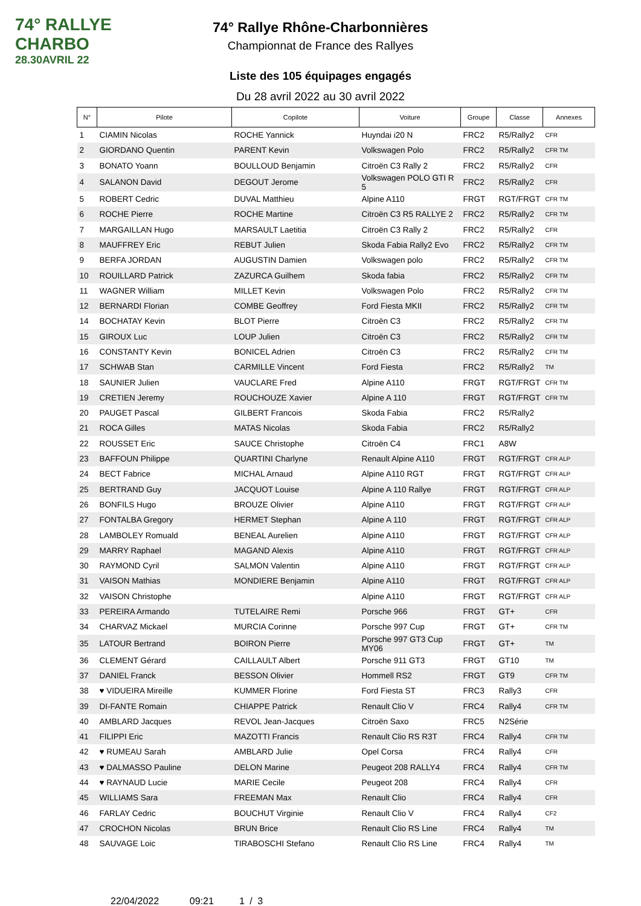74° RALLYE
CHARBO
28.30AVRIL 22
74° Rallye Rhône-Charbonnières
Championnat de France des Rallyes
Liste des 105 équipages engagés
Du 28 avril 2022 au 30 avril 2022
| N° | Pilote | Copilote | Voiture | Groupe | Classe | Annexes |
| --- | --- | --- | --- | --- | --- | --- |
| 1 | CIAMIN Nicolas | ROCHE Yannick | Huyndai i20 N | FRC2 | R5/Rally2 | CFR |
| 2 | GIORDANO Quentin | PARENT Kevin | Volkswagen Polo | FRC2 | R5/Rally2 | CFR TM |
| 3 | BONATO Yoann | BOULLOUD Benjamin | Citroën C3 Rally 2 | FRC2 | R5/Rally2 | CFR |
| 4 | SALANON David | DEGOUT Jerome | Volkswagen POLO GTI R 5 | FRC2 | R5/Rally2 | CFR |
| 5 | ROBERT Cedric | DUVAL Matthieu | Alpine A110 | FRGT | RGT/FRGT | CFR TM |
| 6 | ROCHE Pierre | ROCHE Martine | Citroën C3 R5 RALLYE 2 | FRC2 | R5/Rally2 | CFR TM |
| 7 | MARGAILLAN Hugo | MARSAULT Laetitia | Citroën C3 Rally 2 | FRC2 | R5/Rally2 | CFR |
| 8 | MAUFFREY Eric | REBUT Julien | Skoda Fabia Rally2 Evo | FRC2 | R5/Rally2 | CFR TM |
| 9 | BERFA JORDAN | AUGUSTIN Damien | Volkswagen polo | FRC2 | R5/Rally2 | CFR TM |
| 10 | ROUILLARD Patrick | ZAZURCA Guilhem | Skoda fabia | FRC2 | R5/Rally2 | CFR TM |
| 11 | WAGNER William | MILLET Kevin | Volkswagen Polo | FRC2 | R5/Rally2 | CFR TM |
| 12 | BERNARDI Florian | COMBE Geoffrey | Ford Fiesta MKII | FRC2 | R5/Rally2 | CFR TM |
| 14 | BOCHATAY Kevin | BLOT Pierre | Citroën C3 | FRC2 | R5/Rally2 | CFR TM |
| 15 | GIROUX Luc | LOUP Julien | Citroën C3 | FRC2 | R5/Rally2 | CFR TM |
| 16 | CONSTANTY Kevin | BONICEL Adrien | Citroën C3 | FRC2 | R5/Rally2 | CFR TM |
| 17 | SCHWAB Stan | CARMILLE Vincent | Ford Fiesta | FRC2 | R5/Rally2 | TM |
| 18 | SAUNIER Julien | VAUCLARE Fred | Alpine A110 | FRGT | RGT/FRGT | CFR TM |
| 19 | CRETIEN Jeremy | ROUCHOUZE Xavier | Alpine A 110 | FRGT | RGT/FRGT | CFR TM |
| 20 | PAUGET Pascal | GILBERT Francois | Skoda Fabia | FRC2 | R5/Rally2 | |
| 21 | ROCA Gilles | MATAS Nicolas | Skoda Fabia | FRC2 | R5/Rally2 | |
| 22 | ROUSSET Eric | SAUCE Christophe | Citroën C4 | FRC1 | A8W | |
| 23 | BAFFOUN Philippe | QUARTINI Charlyne | Renault Alpine A110 | FRGT | RGT/FRGT | CFR ALP |
| 24 | BECT Fabrice | MICHAL Arnaud | Alpine A110 RGT | FRGT | RGT/FRGT | CFR ALP |
| 25 | BERTRAND Guy | JACQUOT Louise | Alpine A 110 Rallye | FRGT | RGT/FRGT | CFR ALP |
| 26 | BONFILS Hugo | BROUZE Olivier | Alpine A110 | FRGT | RGT/FRGT | CFR ALP |
| 27 | FONTALBA Gregory | HERMET Stephan | Alpine A 110 | FRGT | RGT/FRGT | CFR ALP |
| 28 | LAMBOLEY Romuald | BENEAL Aurelien | Alpine A110 | FRGT | RGT/FRGT | CFR ALP |
| 29 | MARRY Raphael | MAGAND Alexis | Alpine A110 | FRGT | RGT/FRGT | CFR ALP |
| 30 | RAYMOND Cyril | SALMON Valentin | Alpine A110 | FRGT | RGT/FRGT | CFR ALP |
| 31 | VAISON Mathias | MONDIERE Benjamin | Alpine A110 | FRGT | RGT/FRGT | CFR ALP |
| 32 | VAISON Christophe | | Alpine A110 | FRGT | RGT/FRGT | CFR ALP |
| 33 | PEREIRA Armando | TUTELAIRE Remi | Porsche 966 | FRGT | GT+ | CFR |
| 34 | CHARVAZ Mickael | MURCIA Corinne | Porsche 997 Cup | FRGT | GT+ | CFR TM |
| 35 | LATOUR Bertrand | BOIRON Pierre | Porsche 997 GT3 Cup MY06 | FRGT | GT+ | TM |
| 36 | CLEMENT Gérard | CAILLAULT Albert | Porsche 911 GT3 | FRGT | GT10 | TM |
| 37 | DANIEL Franck | BESSON Olivier | Hommell RS2 | FRGT | GT9 | CFR TM |
| 38 | ♥ VIDUEIRA Mireille | KUMMER Florine | Ford Fiesta ST | FRC3 | Rally3 | CFR |
| 39 | DI-FANTE Romain | CHIAPPE Patrick | Renault Clio V | FRC4 | Rally4 | CFR TM |
| 40 | AMBLARD Jacques | REVOL Jean-Jacques | Citroën Saxo | FRC5 | N2Série | |
| 41 | FILIPPI Eric | MAZOTTI Francis | Renault Clio RS R3T | FRC4 | Rally4 | CFR TM |
| 42 | ♥ RUMEAU Sarah | AMBLARD Julie | Opel Corsa | FRC4 | Rally4 | CFR |
| 43 | ♥ DALMASSO Pauline | DELON Marine | Peugeot 208 RALLY4 | FRC4 | Rally4 | CFR TM |
| 44 | ♥ RAYNAUD Lucie | MARIE Cecile | Peugeot 208 | FRC4 | Rally4 | CFR |
| 45 | WILLIAMS Sara | FREEMAN Max | Renault Clio | FRC4 | Rally4 | CFR |
| 46 | FARLAY Cedric | BOUCHUT Virginie | Renault Clio V | FRC4 | Rally4 | CF2 |
| 47 | CROCHON Nicolas | BRUN Brice | Renault Clio RS Line | FRC4 | Rally4 | TM |
| 48 | SAUVAGE Loic | TIRABOSCHI Stefano | Renault Clio RS Line | FRC4 | Rally4 | TM |
22/04/2022 09:21 1 / 3